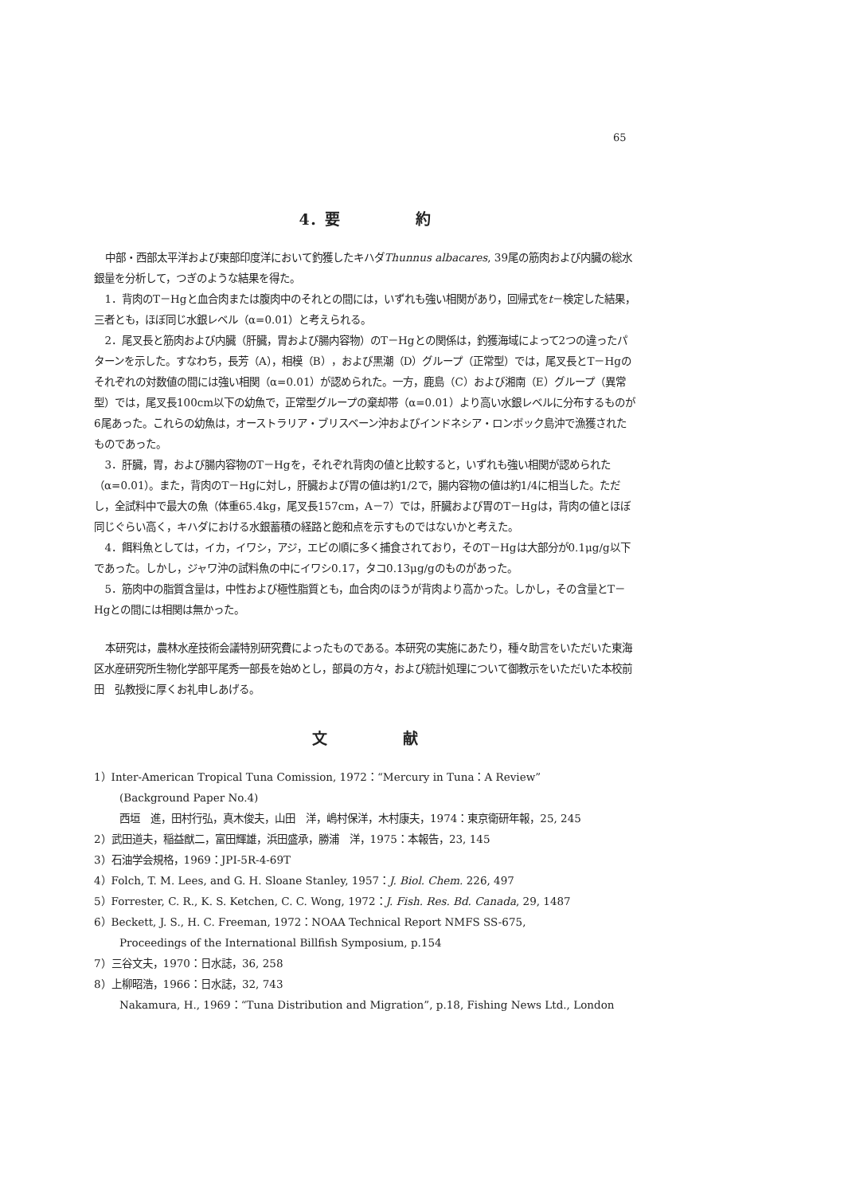65
4．要　　　　　約
中部・西部太平洋および東部印度洋において釣獲したキハダThunnus albacares, 39尾の筋肉および内臓の総水銀量を分析して，つぎのような結果を得た。
1．背肉のT－Hgと血合肉または腹肉中のそれとの間には，いずれも強い相関があり，回帰式をt－検定した結果，三者とも，ほぼ同じ水銀レベル（α=0.01）と考えられる。
2．尾叉長と筋肉および内臓（肝臓，胃および腸内容物）のT－Hgとの関係は，釣獲海域によって2つの違ったパターンを示した。すなわち，長芳（A），相模（B），および黒潮（D）グループ（正常型）では，尾叉長とT－Hgのそれぞれの対数値の間には強い相関（α=0.01）が認められた。一方，鹿島（C）および湘南（E）グループ（異常型）では，尾叉長100cm以下の幼魚で，正常型グループの棄却帯（α=0.01）より高い水銀レベルに分布するものが6尾あった。これらの幼魚は，オーストラリア・ブリスベーン沖およびインドネシア・ロンボック島沖で漁獲されたものであった。
3．肝臓，胃，および腸内容物のT－Hgを，それぞれ背肉の値と比較すると，いずれも強い相関が認められた（α=0.01）。また，背肉のT－Hgに対し，肝臓および胃の値は約1/2で，腸内容物の値は約1/4に相当した。ただし，全試料中で最大の魚（体重65.4kg，尾叉長157cm，A－7）では，肝臓および胃のT－Hgは，背肉の値とほぼ同じぐらい高く，キハダにおける水銀蓄積の経路と飽和点を示すものではないかと考えた。
4．餌料魚としては，イカ，イワシ，アジ，エビの順に多く捕食されており，そのT－Hgは大部分が0.1μg/g以下であった。しかし，ジャワ沖の試料魚の中にイワシ0.17，タコ0.13μg/gのものがあった。
5．筋肉中の脂質含量は，中性および極性脂質とも，血合肉のほうが背肉より高かった。しかし，その含量とT－Hgとの間には相関は無かった。
本研究は，農林水産技術会議特別研究費によったものである。本研究の実施にあたり，種々助言をいただいた東海区水産研究所生物化学部平尾秀一部長を始めとし，部員の方々，および統計処理について御教示をいただいた本校前田　弘教授に厚くお礼申しあげる。
文　　　　　献
1）Inter-American Tropical Tuna Comission, 1972：“Mercury in Tuna：A Review”
(Background Paper No.4)
西垣　進，田村行弘，真木俊夫，山田　洋，嶋村保洋，木村康夫，1974：東京衛研年報，25, 245
2）武田道夫，稲益猷二，富田輝雄，浜田盛承，勝浦　洋，1975：本報告，23, 145
3）石油学会規格，1969：JPI-5R-4-69T
4）Folch, T. M. Lees, and G. H. Sloane Stanley, 1957：J. Biol. Chem. 226, 497
5）Forrester, C. R., K. S. Ketchen, C. C. Wong, 1972：J. Fish. Res. Bd. Canada, 29, 1487
6）Beckett, J. S., H. C. Freeman, 1972：NOAA Technical Report NMFS SS-675,
Proceedings of the International Billfish Symposium, p.154
7）三谷文夫，1970：日水誌，36, 258
8）上柳昭浩，1966：日水誌，32, 743
Nakamura, H., 1969：“Tuna Distribution and Migration”, p.18, Fishing News Ltd., London